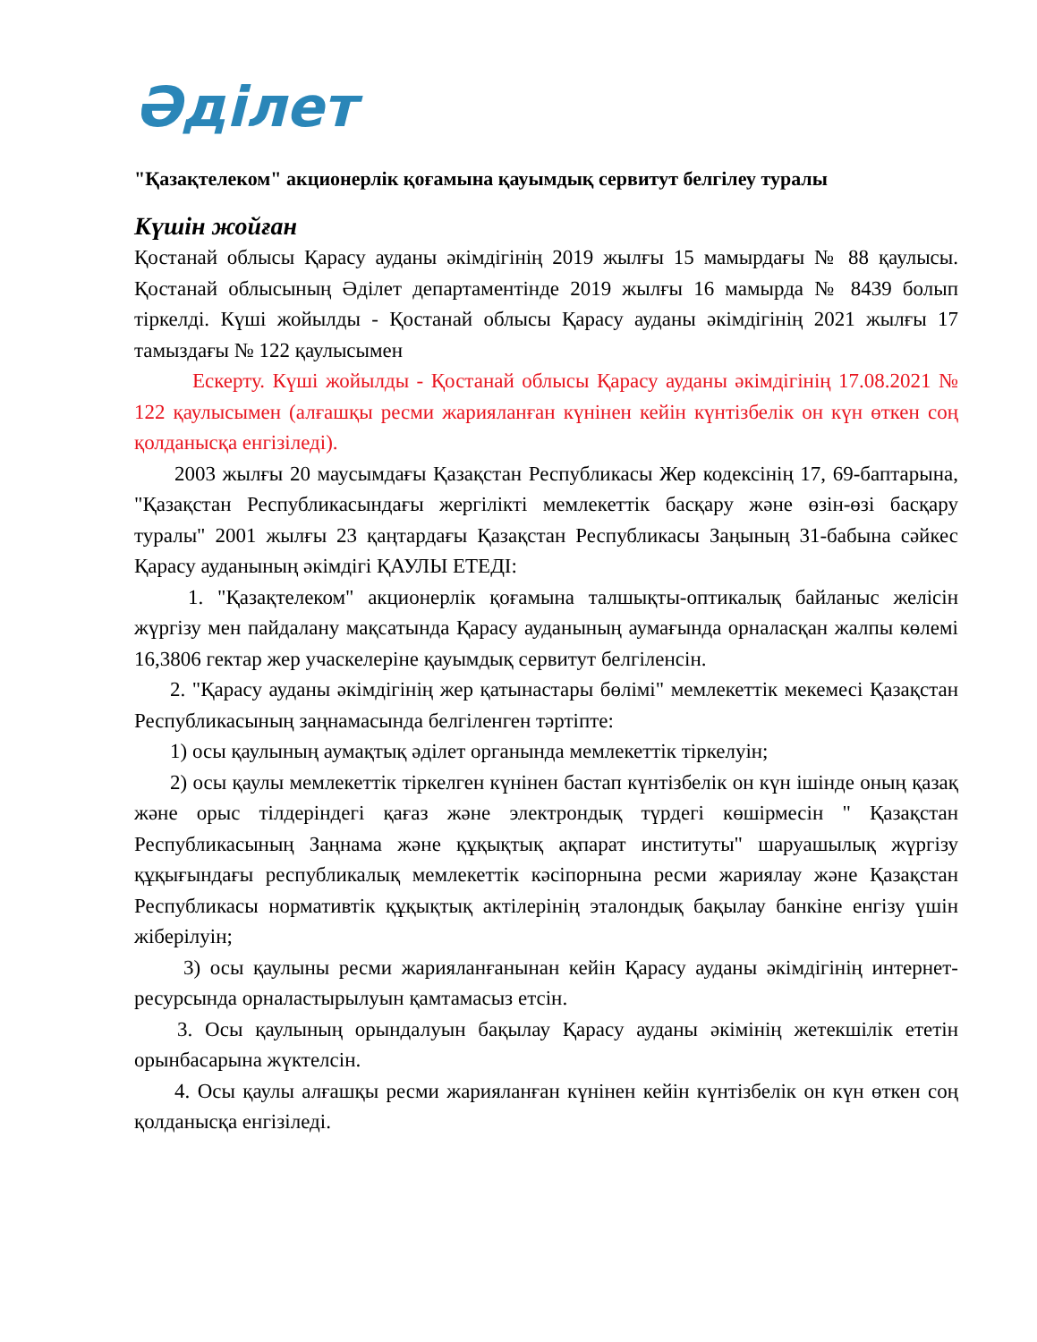Әділет
"Қазақтелеком" акционерлік қоғамына қауымдық сервитут белгілеу туралы
Күшін жойған
Қостанай облысы Қарасу ауданы әкімдігінің 2019 жылғы 15 мамырдағы № 88 қаулысы. Қостанай облысының Әділет департаментінде 2019 жылғы 16 мамырда № 8439 болып тіркелді. Күші жойылды - Қостанай облысы Қарасу ауданы әкімдігінің 2021 жылғы 17 тамыздағы № 122 қаулысымен
Ескерту. Күші жойылды - Қостанай облысы Қарасу ауданы әкімдігінің 17.08.2021 № 122 қаулысымен (алғашқы ресми жарияланған күнінен кейін күнтізбелік он күн өткен соң қолданысқа енгізіледі).
2003 жылғы 20 маусымдағы Қазақстан Республикасы Жер кодексінің 17, 69-баптарына, "Қазақстан Республикасындағы жергілікті мемлекеттік басқару және өзін-өзі басқару туралы" 2001 жылғы 23 қаңтардағы Қазақстан Республикасы Заңының 31-бабына сәйкес Қарасу ауданының әкімдігі ҚАУЛЫ ЕТЕДІ:
1. "Қазақтелеком" акционерлік қоғамына талшықты-оптикалық байланыс желісін жүргізу мен пайдалану мақсатында Қарасу ауданының аумағында орналасқан жалпы көлемі 16,3806 гектар жер учаскелеріне қауымдық сервитут белгіленсін.
2. "Қарасу ауданы әкімдігінің жер қатынастары бөлімі" мемлекеттік мекемесі Қазақстан Республикасының заңнамасында белгіленген тәртіпте:
1) осы қаулының аумақтық әділет органында мемлекеттік тіркелуін;
2) осы қаулы мемлекеттік тіркелген күнінен бастап күнтізбелік он күн ішінде оның қазақ және орыс тілдеріндегі қағаз және электрондық түрдегі көшірмесін " Қазақстан Республикасының Заңнама және құқықтық ақпарат институты" шаруашылық жүргізу құқығындағы республикалық мемлекеттік кәсіпорнына ресми жариялау және Қазақстан Республикасы нормативтік құқықтық актілерінің эталондық бақылау банкіне енгізу үшін жіберілуін;
3) осы қаулыны ресми жарияланғанынан кейін Қарасу ауданы әкімдігінің интернет-ресурсында орналастырылуын қамтамасыз етсін.
3. Осы қаулының орындалуын бақылау Қарасу ауданы әкімінің жетекшілік ететін орынбасарына жүктелсін.
4. Осы қаулы алғашқы ресми жарияланған күнінен кейін күнтізбелік он күн өткен соң қолданысқа енгізіледі.